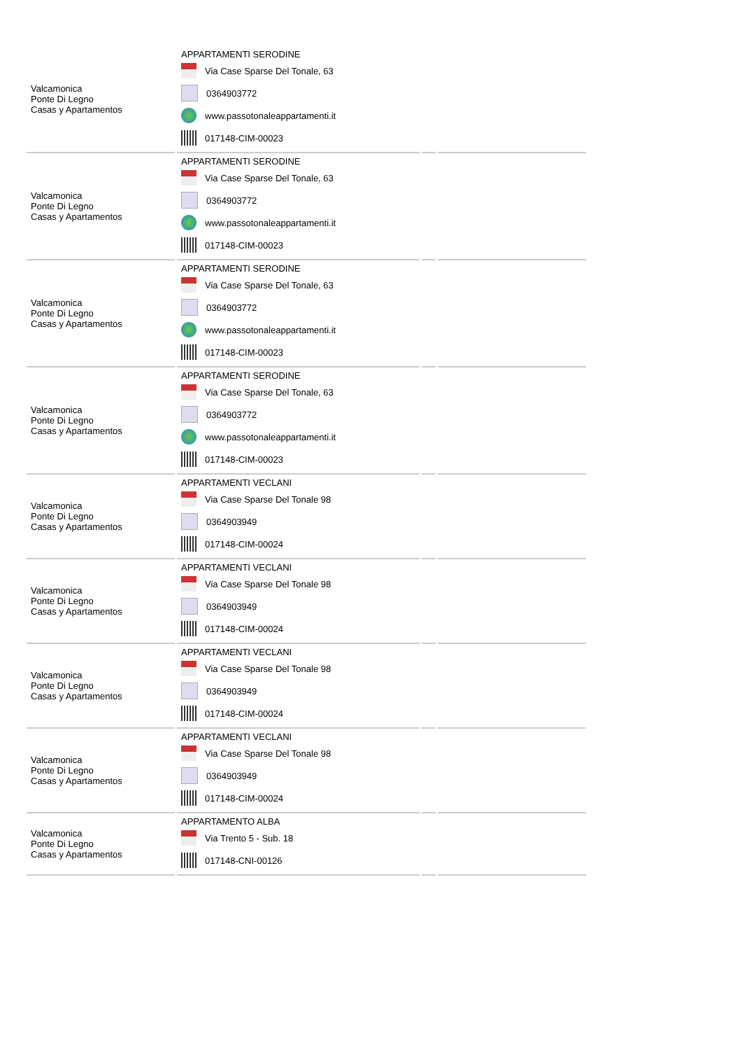| Valcamonica Ponte Di Legno Casas y Apartamentos | APPARTAMENTI SERODINE Via Case Sparse Del Tonale, 63 0364903772 www.passotonaleappartamenti.it 017148-CIM-00023 | | |
| Valcamonica Ponte Di Legno Casas y Apartamentos | APPARTAMENTI SERODINE Via Case Sparse Del Tonale, 63 0364903772 www.passotonaleappartamenti.it 017148-CIM-00023 | | |
| Valcamonica Ponte Di Legno Casas y Apartamentos | APPARTAMENTI SERODINE Via Case Sparse Del Tonale, 63 0364903772 www.passotonaleappartamenti.it 017148-CIM-00023 | | |
| Valcamonica Ponte Di Legno Casas y Apartamentos | APPARTAMENTI SERODINE Via Case Sparse Del Tonale, 63 0364903772 www.passotonaleappartamenti.it 017148-CIM-00023 | | |
| Valcamonica Ponte Di Legno Casas y Apartamentos | APPARTAMENTI VECLANI Via Case Sparse Del Tonale 98 0364903949 017148-CIM-00024 | | |
| Valcamonica Ponte Di Legno Casas y Apartamentos | APPARTAMENTI VECLANI Via Case Sparse Del Tonale 98 0364903949 017148-CIM-00024 | | |
| Valcamonica Ponte Di Legno Casas y Apartamentos | APPARTAMENTI VECLANI Via Case Sparse Del Tonale 98 0364903949 017148-CIM-00024 | | |
| Valcamonica Ponte Di Legno Casas y Apartamentos | APPARTAMENTI VECLANI Via Case Sparse Del Tonale 98 0364903949 017148-CIM-00024 | | |
| Valcamonica Ponte Di Legno Casas y Apartamentos | APPARTAMENTO ALBA Via Trento 5 - Sub. 18 017148-CNI-00126 | | |